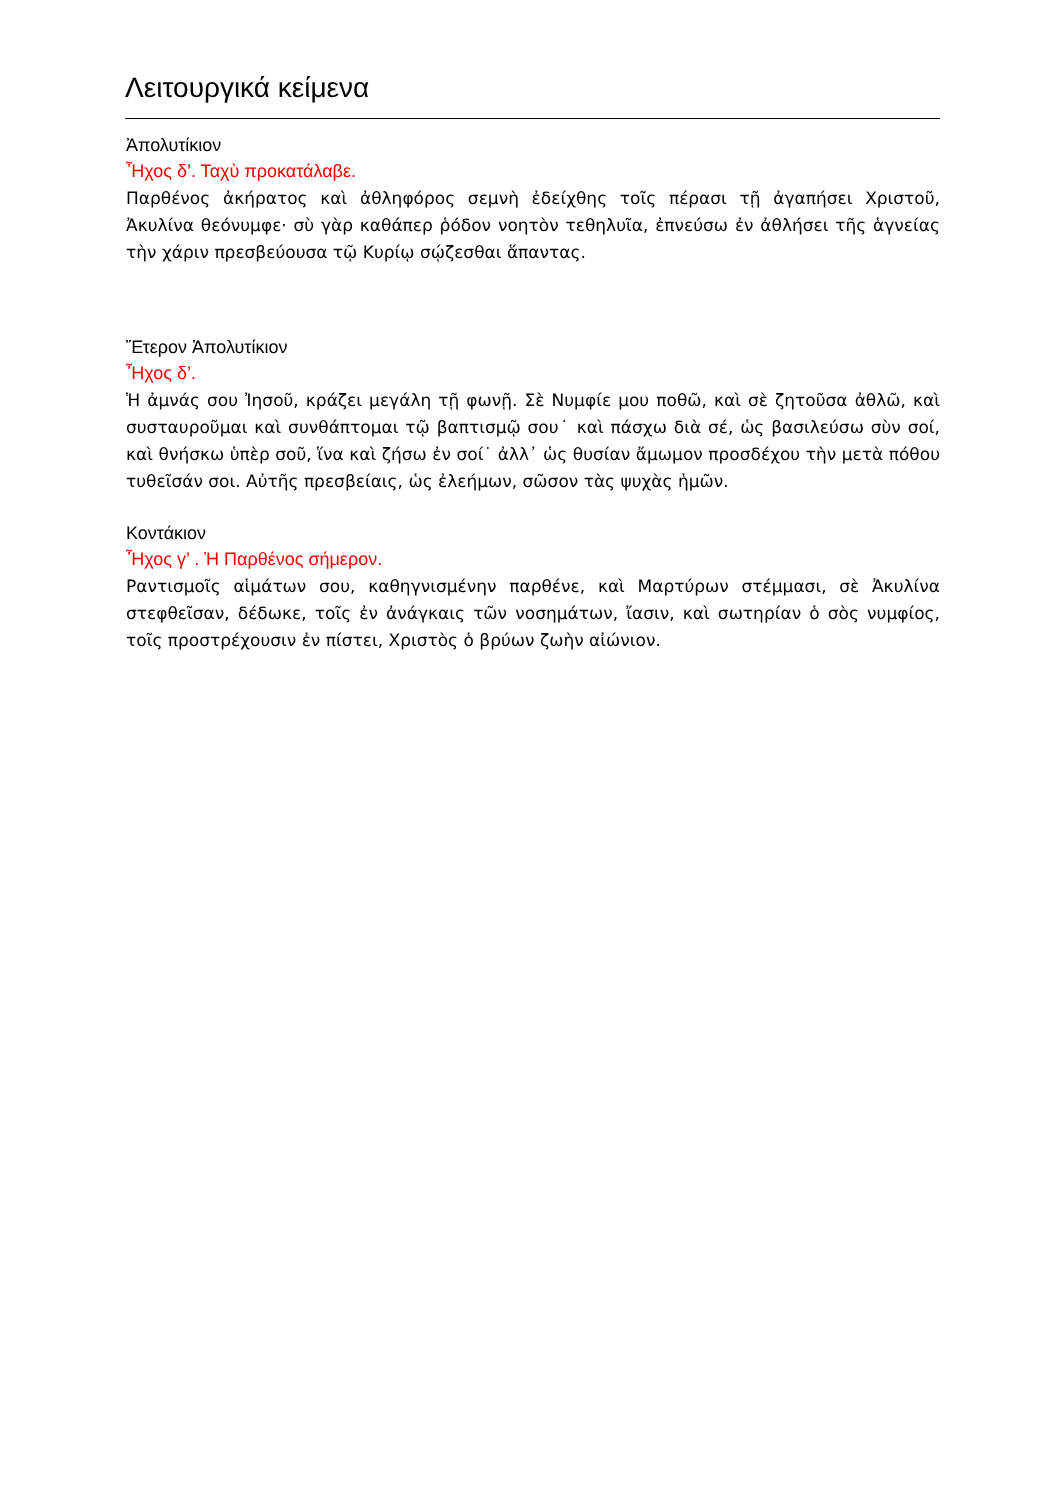Λειτουργικά κείμενα
Ἀπολυτίκιον
Ἦχος δ’. Ταχὺ προκατάλαβε.
Παρθένος ἀκήρατος καὶ ἀθληφόρος σεμνὴ ἐδείχθης τοῖς πέρασι τῇ ἀγαπήσει Χριστοῦ, Ἀκυλίνα θεόνυμφε· σὺ γὰρ καθάπερ ῥόδον νοητὸν τεθηλυῖα, ἐπνεύσω ἐν ἀθλήσει τῆς ἁγνείας τὴν χάριν πρεσβεύουσα τῷ Κυρίῳ σῴζεσθαι ἅπαντας.
Ἕτερον Ἀπολυτίκιον
Ἦχος δ’.
Ἡ ἀμνάς σου Ἰησοῦ, κράζει μεγάλη τῇ φωνῇ. Σὲ Νυμφίε μου ποθῶ, καὶ σὲ ζητοῦσα ἀθλῶ, καὶ συσταυροῦμαι καὶ συνθάπτομαι τῷ βαπτισμῷ σου˙ καὶ πάσχω διὰ σέ, ὡς βασιλεύσω σὺν σοί, καὶ θνήσκω ὑπὲρ σοῦ, ἵνα καὶ ζήσω ἐν σοί˙ ἀλλ᾽ ὡς θυσίαν ἄμωμον προσδέχου τὴν μετὰ πόθου τυθεῖσάν σοι. Αὐτῆς πρεσβείαις, ὡς ἐλεήμων, σῶσον τὰς ψυχὰς ἡμῶν.
Κοντάκιον
Ἦχος γ’ . Ἡ Παρθένος σήμερον.
Ραντισμοῖς αἱμάτων σου, καθηγνισμένην παρθένε, καὶ Μαρτύρων στέμμασι, σὲ Ἀκυλίνα στεφθεῖσαν, δέδωκε, τοῖς ἐν ἀνάγκαις τῶν νοσημάτων, ἴασιν, καὶ σωτηρίαν ὁ σὸς νυμφίος, τοῖς προστρέχουσιν ἐν πίστει, Χριστὸς ὁ βρύων ζωὴν αἰώνιον.